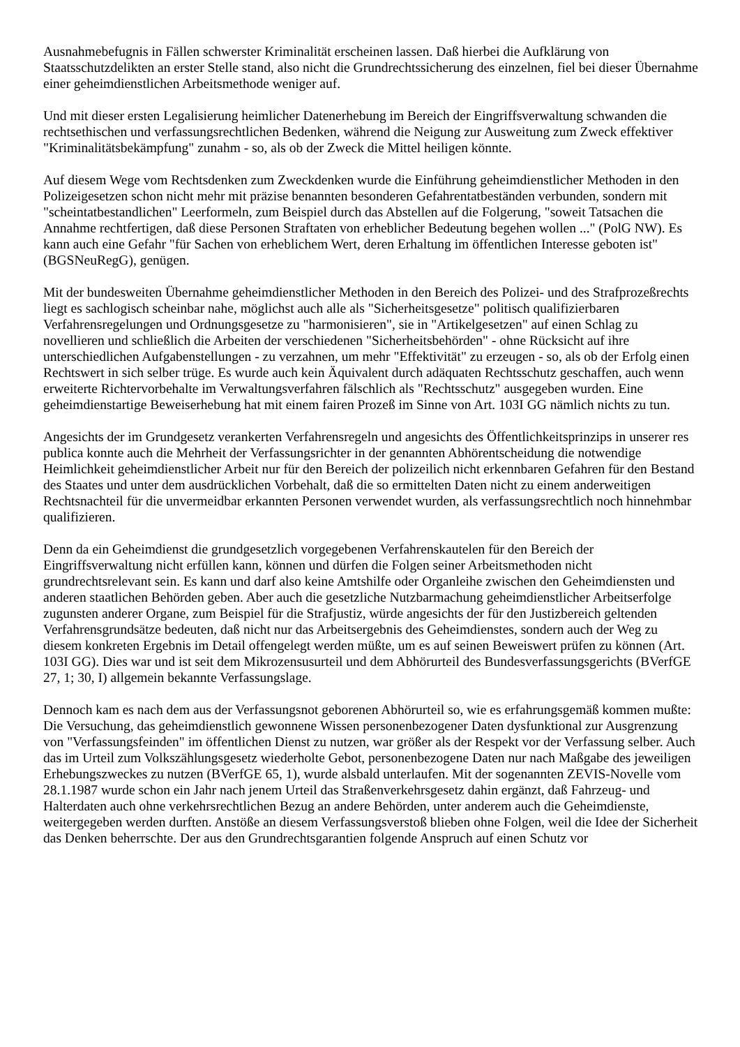Ausnahmebefugnis in Fällen schwerster Kriminalität erscheinen lassen. Daß hierbei die Aufklärung von Staatsschutzdelikten an erster Stelle stand, also nicht die Grundrechtssicherung des einzelnen, fiel bei dieser Übernahme einer geheimdienstlichen Arbeitsmethode weniger auf.
Und mit dieser ersten Legalisierung heimlicher Datenerhebung im Bereich der Eingriffsverwaltung schwanden die rechtsethischen und verfassungsrechtlichen Bedenken, während die Neigung zur Ausweitung zum Zweck effektiver "Kriminalitätsbekämpfung" zunahm - so, als ob der Zweck die Mittel heiligen könnte.
Auf diesem Wege vom Rechtsdenken zum Zweckdenken wurde die Einführung geheimdienstlicher Methoden in den Polizeigesetzen schon nicht mehr mit präzise benannten besonderen Gefahrentatbeständen verbunden, sondern mit "scheintatbestandlichen" Leerformeln, zum Beispiel durch das Abstellen auf die Folgerung, "soweit Tatsachen die Annahme rechtfertigen, daß diese Personen Straftaten von erheblicher Bedeutung begehen wollen ..." (PolG NW). Es kann auch eine Gefahr "für Sachen von erheblichem Wert, deren Erhaltung im öffentlichen Interesse geboten ist" (BGSNeuRegG), genügen.
Mit der bundesweiten Übernahme geheimdienstlicher Methoden in den Bereich des Polizei- und des Strafprozeßrechts liegt es sachlogisch scheinbar nahe, möglichst auch alle als "Sicherheitsgesetze" politisch qualifizierbaren Verfahrensregelungen und Ordnungsgesetze zu "harmonisieren", sie in "Artikelgesetzen" auf einen Schlag zu novellieren und schließlich die Arbeiten der verschiedenen "Sicherheitsbehörden" - ohne Rücksicht auf ihre unterschiedlichen Aufgabenstellungen - zu verzahnen, um mehr "Effektivität" zu erzeugen - so, als ob der Erfolg einen Rechtswert in sich selber trüge. Es wurde auch kein Äquivalent durch adäquaten Rechtsschutz geschaffen, auch wenn erweiterte Richtervorbehalte im Verwaltungsverfahren fälschlich als "Rechtsschutz" ausgegeben wurden. Eine geheimdienstartige Beweiserhebung hat mit einem fairen Prozeß im Sinne von Art. 103I GG nämlich nichts zu tun.
Angesichts der im Grundgesetz verankerten Verfahrensregeln und angesichts des Öffentlichkeitsprinzips in unserer res publica konnte auch die Mehrheit der Verfassungsrichter in der genannten Abhörentscheidung die notwendige Heimlichkeit geheimdienstlicher Arbeit nur für den Bereich der polizeilich nicht erkennbaren Gefahren für den Bestand des Staates und unter dem ausdrücklichen Vorbehalt, daß die so ermittelten Daten nicht zu einem anderweitigen Rechtsnachteil für die unvermeidbar erkannten Personen verwendet wurden, als verfassungsrechtlich noch hinnehmbar qualifizieren.
Denn da ein Geheimdienst die grundgesetzlich vorgegebenen Verfahrenskautelen für den Bereich der Eingriffsverwaltung nicht erfüllen kann, können und dürfen die Folgen seiner Arbeitsmethoden nicht grundrechtsrelevant sein. Es kann und darf also keine Amtshilfe oder Organleihe zwischen den Geheimdiensten und anderen staatlichen Behörden geben. Aber auch die gesetzliche Nutzbarmachung geheimdienstlicher Arbeitserfolge zugunsten anderer Organe, zum Beispiel für die Strafjustiz, würde angesichts der für den Justizbereich geltenden Verfahrensgrundsätze bedeuten, daß nicht nur das Arbeitsergebnis des Geheimdienstes, sondern auch der Weg zu diesem konkreten Ergebnis im Detail offengelegt werden müßte, um es auf seinen Beweiswert prüfen zu können (Art. 103I GG). Dies war und ist seit dem Mikrozensusurteil und dem Abhörurteil des Bundesverfassungsgerichts (BVerfGE 27, 1; 30, I) allgemein bekannte Verfassungslage.
Dennoch kam es nach dem aus der Verfassungsnot geborenen Abhörurteil so, wie es erfahrungsgemäß kommen mußte: Die Versuchung, das geheimdienstlich gewonnene Wissen personenbezogener Daten dysfunktional zur Ausgrenzung von "Verfassungsfeinden" im öffentlichen Dienst zu nutzen, war größer als der Respekt vor der Verfassung selber. Auch das im Urteil zum Volkszählungsgesetz wiederholte Gebot, personenbezogene Daten nur nach Maßgabe des jeweiligen Erhebungszweckes zu nutzen (BVerfGE 65, 1), wurde alsbald unterlaufen. Mit der sogenannten ZEVIS-Novelle vom 28.1.1987 wurde schon ein Jahr nach jenem Urteil das Straßenverkehrsgesetz dahin ergänzt, daß Fahrzeug- und Halterdaten auch ohne verkehrsrechtlichen Bezug an andere Behörden, unter anderem auch die Geheimdienste, weitergegeben werden durften. Anstöße an diesem Verfassungsverstoß blieben ohne Folgen, weil die Idee der Sicherheit das Denken beherrschte. Der aus den Grundrechtsgarantien folgende Anspruch auf einen Schutz vor